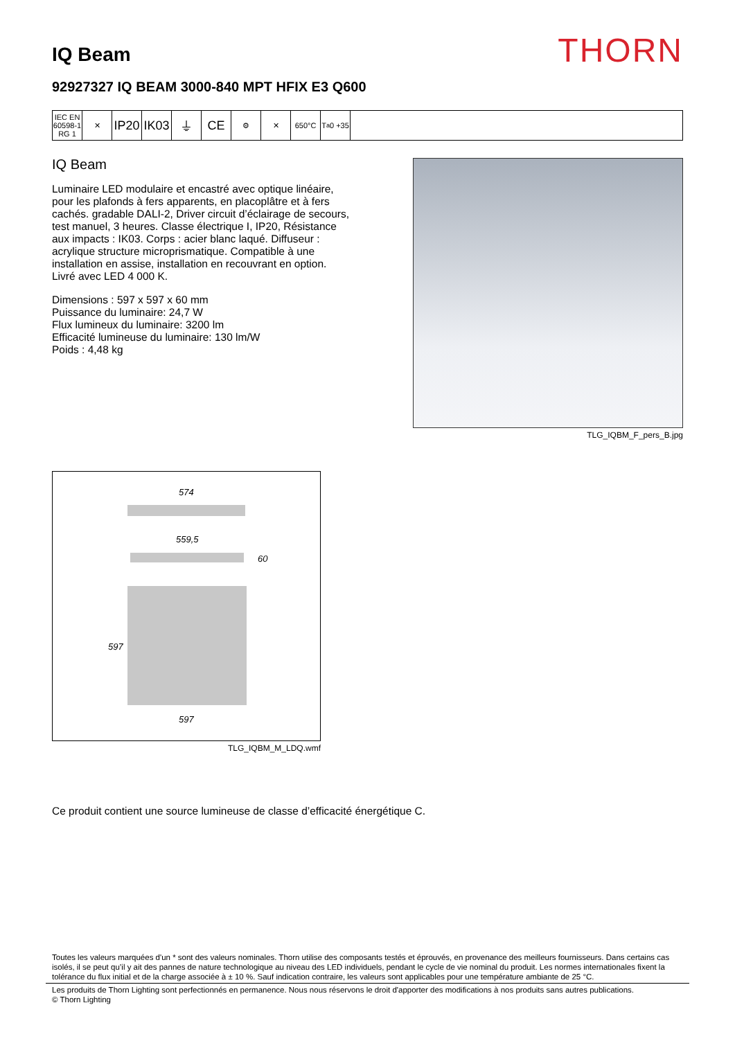IQ Beam
THORN
92927327 IQ BEAM 3000-840 MPT HFIX E3 Q600
IEC EN 60598-1 RG 1
✕
IP20
IK03
⏚ CE
⚙ ✕ 650°C T<sub>a</sub> 0 +35
IQ Beam
Luminaire LED modulaire et encastré avec optique linéaire, pour les plafonds à fers apparents, en placoplâtre et à fers cachés. gradable DALI-2, Driver circuit d’éclairage de secours, test manuel, 3 heures. Classe électrique I, IP20, Résistance aux impacts : IK03. Corps : acier blanc laqué. Diffuseur : acrylique structure microprismatique. Compatible à une installation en assise, installation en recouvrant en option. Livré avec LED 4 000 K.
Dimensions : 597 x 597 x 60 mm
Puissance du luminaire: 24,7 W
Flux lumineux du luminaire: 3200 lm
Efficacité lumineuse du luminaire: 130 lm/W
Poids : 4,48 kg
TLG_IQBM_F_pers_B.jpg
574
559,5
60
597
597
TLG_IQBM_M_LDQ.wmf
Ce produit contient une source lumineuse de classe d’efficacité énergétique C.
Toutes les valeurs marquées d'un * sont des valeurs nominales. Thorn utilise des composants testés et éprouvés, en provenance des meilleurs fournisseurs. Dans certains cas isolés, il se peut qu’il y ait des pannes de nature technologique au niveau des LED individuels, pendant le cycle de vie nominal du produit. Les normes internationales fixent la tolérance du flux initial et de la charge associée à ± 10 %. Sauf indication contraire, les valeurs sont applicables pour une température ambiante de 25 °C.
Les produits de Thorn Lighting sont perfectionnés en permanence. Nous nous réservons le droit d'apporter des modifications à nos produits sans autres publications.
© Thorn Lighting